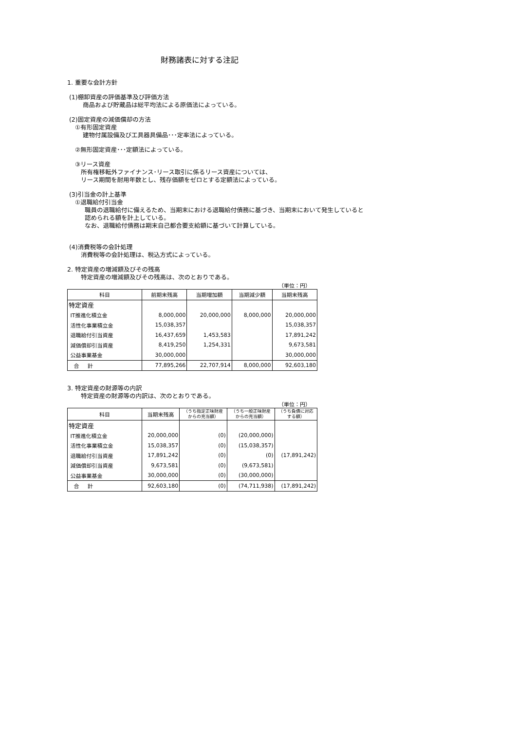財務諸表に対する注記
1. 重要な会計方針
(1)棚卸資産の評価基準及び評価方法
商品および貯蔵品は総平均法による原価法によっている。
(2)固定資産の減価償却の方法
①有形固定資産
建物付属設備及び工具器具備品･･･定率法によっている。
②無形固定資産･･･定額法によっている。
③リース資産
所有権移転外ファイナンス･リース取引に係るリース資産については、
リース期間を耐用年数とし、残存価額をゼロとする定額法によっている。
(3)引当金の計上基準
①退職給付引当金
職員の退職給付に備えるため、当期末における退職給付債務に基づき、当期末において発生していると
認められる額を計上している。
なお、退職給付債務は期末自己都合要支給額に基づいて計算している。
(4)消費税等の会計処理
消費税等の会計処理は、税込方式によっている。
2. 特定資産の増減額及びその残高
特定資産の増減額及びその残高は、次のとおりである。
（単位：円）
| 科目 | 前期末残高 | 当期増加額 | 当期減少額 | 当期末残高 |
| --- | --- | --- | --- | --- |
| 特定資産 | | | | |
| IT推進化積立金 | 8,000,000 | 20,000,000 | 8,000,000 | 20,000,000 |
| 活性化事業積立金 | 15,038,357 | | | 15,038,357 |
| 退職給付引当資産 | 16,437,659 | 1,453,583 | | 17,891,242 |
| 減価償却引当資産 | 8,419,250 | 1,254,331 | | 9,673,581 |
| 公益事業基金 | 30,000,000 | | | 30,000,000 |
| 合 計 | 77,895,266 | 22,707,914 | 8,000,000 | 92,603,180 |
3. 特定資産の財源等の内訳
特定資産の財源等の内訳は、次のとおりである。
（単位：円）
| 科目 | 当期末残高 | （うち指定正味財産 からの充当額） | （うち一般正味財産 からの充当額） | （うち負債に対応 する額） |
| --- | --- | --- | --- | --- |
| 特定資産 | | | | |
| IT推進化積立金 | 20,000,000 | (0) | (20,000,000) | |
| 活性化事業積立金 | 15,038,357 | (0) | (15,038,357) | |
| 退職給付引当資産 | 17,891,242 | (0) | (0) | (17,891,242) |
| 減価償却引当資産 | 9,673,581 | (0) | (9,673,581) | |
| 公益事業基金 | 30,000,000 | (0) | (30,000,000) | |
| 合 計 | 92,603,180 | (0) | (74,711,938) | (17,891,242) |